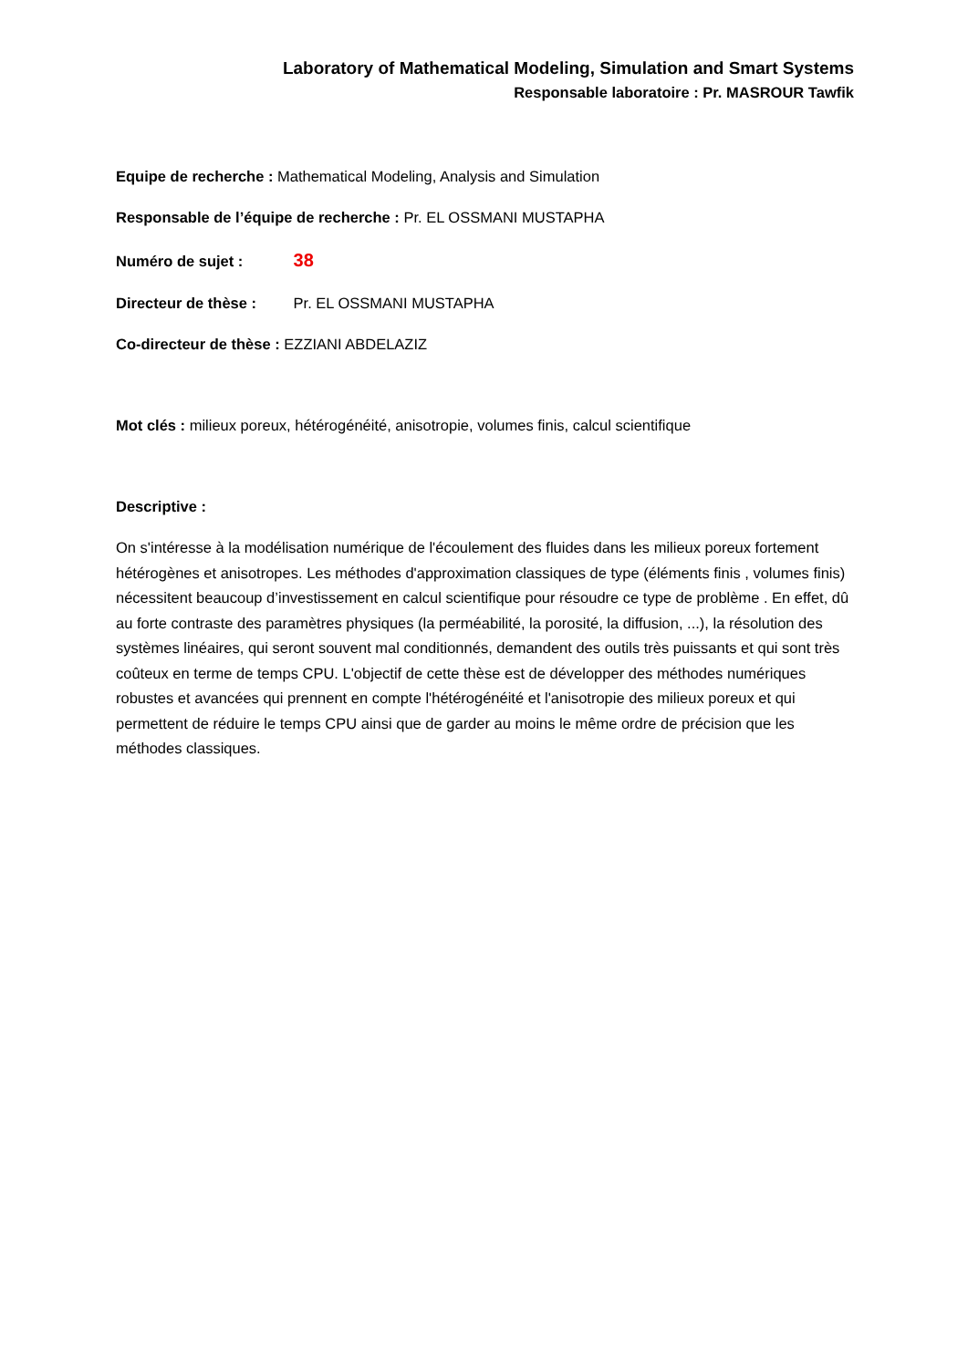Laboratory of Mathematical Modeling, Simulation and Smart Systems
Responsable laboratoire : Pr. MASROUR Tawfik
Equipe de recherche : Mathematical Modeling, Analysis and Simulation
Responsable de l’équipe de recherche : Pr. EL OSSMANI MUSTAPHA
Numéro de sujet : 38
Directeur de thèse : Pr. EL OSSMANI MUSTAPHA
Co-directeur de thèse : EZZIANI ABDELAZIZ
Mot clés : milieux poreux, hétérogénéité, anisotropie, volumes finis, calcul scientifique
Descriptive :
On s'intéresse à la modélisation numérique de l'écoulement des fluides dans les milieux poreux fortement hétérogènes et anisotropes. Les méthodes d'approximation classiques de type (éléments finis , volumes finis) nécessitent beaucoup d’investissement en calcul scientifique pour résoudre ce type de problème . En effet, dû au forte contraste des paramètres physiques (la perméabilité, la porosité, la diffusion, ...), la résolution des systèmes linéaires, qui seront souvent mal conditionnés, demandent des outils très puissants et qui sont très coûteux en terme de temps CPU. L'objectif de cette thèse est de développer des méthodes numériques robustes et avancées qui prennent en compte l'hétérogénéité et l'anisotropie des milieux poreux et qui permettent de réduire le temps CPU ainsi que de garder au moins le même ordre de précision que les méthodes classiques.